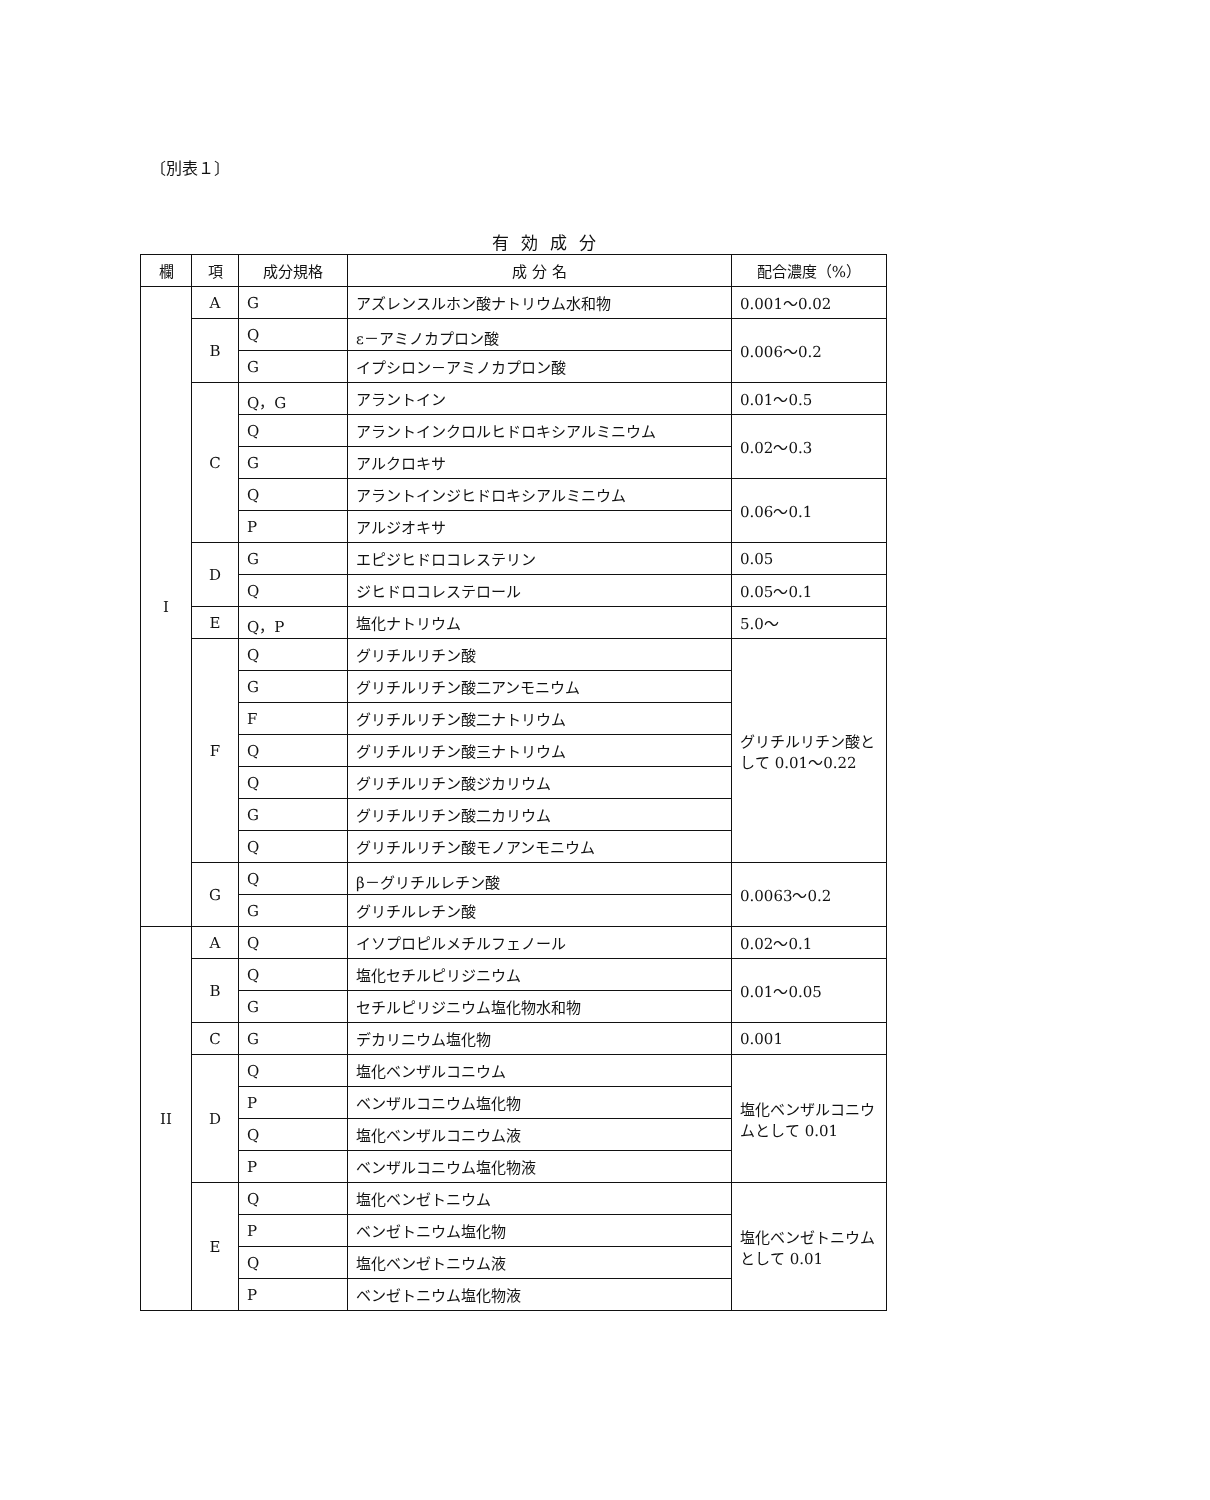〔別表１〕
有効成分
| 欄 | 項 | 成分規格 | 成 分 名 | 配合濃度（%） |
| --- | --- | --- | --- | --- |
| I | A | G | アズレンスルホン酸ナトリウム水和物 | 0.001～0.02 |
| | B | Q | ε－アミノカプロン酸 | 0.006～0.2 |
| | | G | イプシロン－アミノカプロン酸 | |
| | C | Q，G | アラントイン | 0.01～0.5 |
| | | Q | アラントインクロルヒドロキシアルミニウム | 0.02～0.3 |
| | | G | アルクロキサ | |
| | | Q | アラントインジヒドロキシアルミニウム | 0.06～0.1 |
| | | P | アルジオキサ | |
| | D | G | エピジヒドロコレステリン | 0.05 |
| | | Q | ジヒドロコレステロール | 0.05～0.1 |
| | E | Q，P | 塩化ナトリウム | 5.0～ |
| | F | Q | グリチルリチン酸 | グリチルリチン酸として 0.01～0.22 |
| | | G | グリチルリチン酸二アンモニウム | |
| | | F | グリチルリチン酸二ナトリウム | |
| | | Q | グリチルリチン酸三ナトリウム | |
| | | Q | グリチルリチン酸ジカリウム | |
| | | G | グリチルリチン酸二カリウム | |
| | | Q | グリチルリチン酸モノアンモニウム | |
| | G | Q | β－グリチルレチン酸 | 0.0063～0.2 |
| | | G | グリチルレチン酸 | |
| II | A | Q | イソプロピルメチルフェノール | 0.02～0.1 |
| | B | Q | 塩化セチルピリジニウム | 0.01～0.05 |
| | | G | セチルピリジニウム塩化物水和物 | |
| | C | G | デカリニウム塩化物 | 0.001 |
| | D | Q | 塩化ベンザルコニウム | 塩化ベンザルコニウムとして 0.01 |
| | | P | ベンザルコニウム塩化物 | |
| | | Q | 塩化ベンザルコニウム液 | |
| | | P | ベンザルコニウム塩化物液 | |
| | E | Q | 塩化ベンゼトニウム | 塩化ベンゼトニウムとして 0.01 |
| | | P | ベンゼトニウム塩化物 | |
| | | Q | 塩化ベンゼトニウム液 | |
| | | P | ベンゼトニウム塩化物液 | |